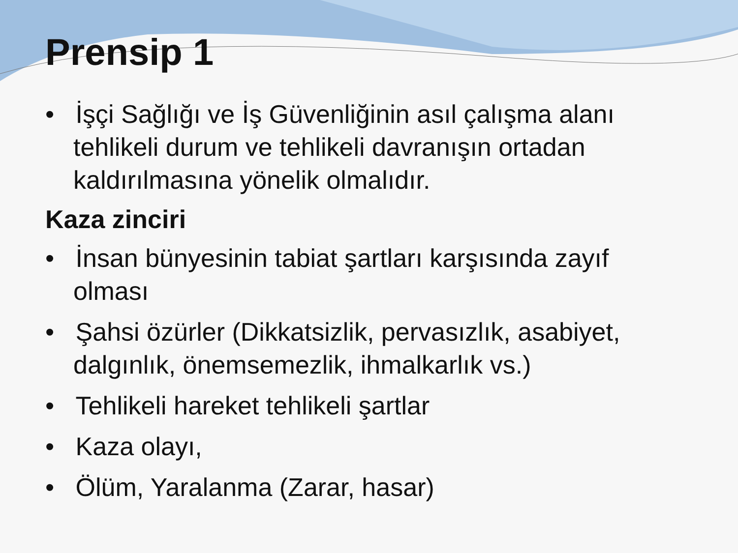Prensip 1
• İşçi Sağlığı ve İş Güvenliğinin asıl çalışma alanı tehlikeli durum ve tehlikeli davranışın ortadan kaldırılmasına yönelik olmalıdır.
Kaza zinciri
• İnsan bünyesinin tabiat şartları karşısında zayıf olması
• Şahsi özürler (Dikkatsizlik, pervasızlık, asabiyet, dalgınlık, önemsemezlik, ihmalkarlık vs.)
• Tehlikeli hareket tehlikeli şartlar
• Kaza olayı,
• Ölüm, Yaralanma (Zarar, hasar)